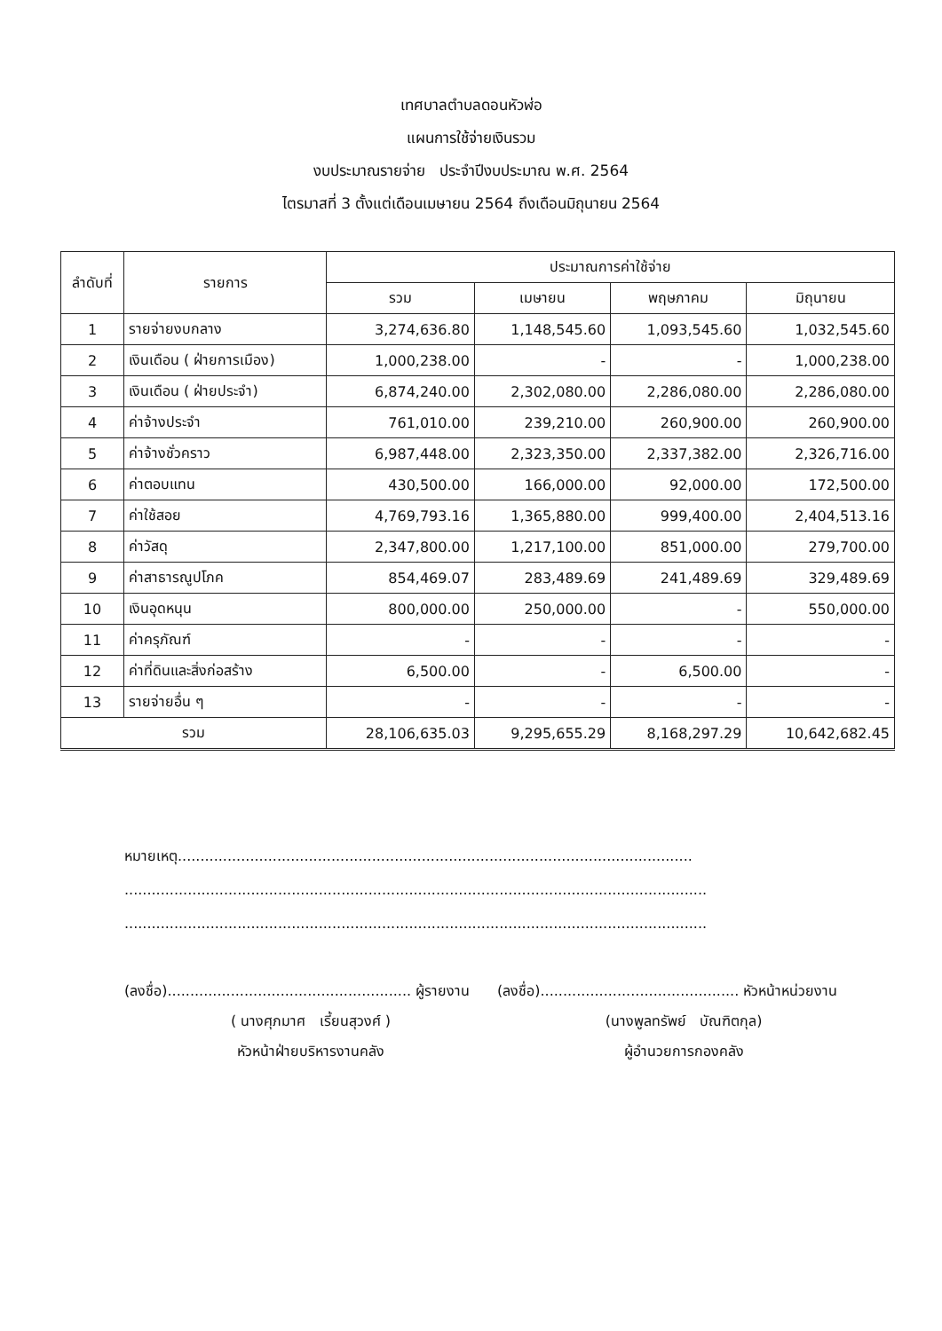เทศบาลตำบลดอนหัวฬ่อ
แผนการใช้จ่ายเงินรวม
งบประมาณรายจ่าย ประจำปีงบประมาณ พ.ศ. 2564
ไตรมาสที่ 3 ตั้งแต่เดือนเมษายน 2564 ถึงเดือนมิถุนายน 2564
| ลำดับที่ | รายการ | ประมาณการค่าใช้จ่าย | | | |
| --- | --- | --- | --- | --- | --- |
| | | รวม | เมษายน | พฤษภาคม | มิถุนายน |
| 1 | รายจ่ายงบกลาง | 3,274,636.80 | 1,148,545.60 | 1,093,545.60 | 1,032,545.60 |
| 2 | เงินเดือน ( ฝ่ายการเมือง) | 1,000,238.00 | - | - | 1,000,238.00 |
| 3 | เงินเดือน ( ฝ่ายประจำ) | 6,874,240.00 | 2,302,080.00 | 2,286,080.00 | 2,286,080.00 |
| 4 | ค่าจ้างประจำ | 761,010.00 | 239,210.00 | 260,900.00 | 260,900.00 |
| 5 | ค่าจ้างชั่วคราว | 6,987,448.00 | 2,323,350.00 | 2,337,382.00 | 2,326,716.00 |
| 6 | ค่าตอบแทน | 430,500.00 | 166,000.00 | 92,000.00 | 172,500.00 |
| 7 | ค่าใช้สอย | 4,769,793.16 | 1,365,880.00 | 999,400.00 | 2,404,513.16 |
| 8 | ค่าวัสดุ | 2,347,800.00 | 1,217,100.00 | 851,000.00 | 279,700.00 |
| 9 | ค่าสาธารณูปโภค | 854,469.07 | 283,489.69 | 241,489.69 | 329,489.69 |
| 10 | เงินอุดหนุน | 800,000.00 | 250,000.00 | - | 550,000.00 |
| 11 | ค่าครุภัณฑ์ | - | - | - | - |
| 12 | ค่าที่ดินและสิ่งก่อสร้าง | 6,500.00 | - | 6,500.00 | - |
| 13 | รายจ่ายอื่น ๆ | - | - | - | - |
| รวม | | 28,106,635.03 | 9,295,655.29 | 8,168,297.29 | 10,642,682.45 |
หมายเหตุ..................................................................................................................
.................................................................................................................................
.................................................................................................................................
(ลงชื่อ)...................................................... ผู้รายงาน
( นางศุภมาศ เรี้ยนสุวงศ์ )
หัวหน้าฝ่ายบริหารงานคลัง
(ลงชื่อ)............................................ หัวหน้าหน่วยงาน
(นางพูลทรัพย์ บัณฑิตกุล)
ผู้อำนวยการกองคลัง